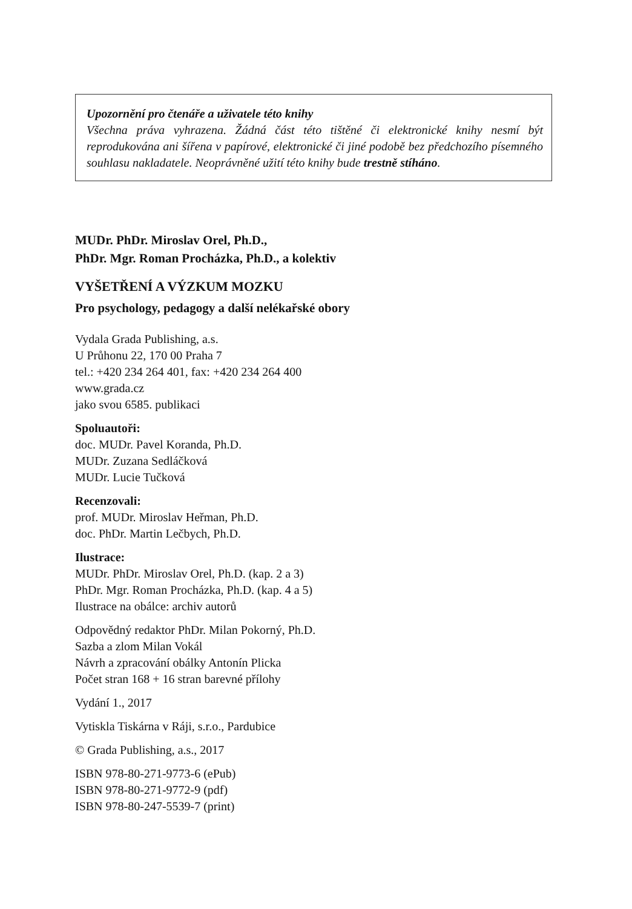Upozornění pro čtenáře a uživatele této knihy
Všechna práva vyhrazena. Žádná část této tištěné či elektronické knihy nesmí být reprodukována ani šířena v papírové, elektronické či jiné podobě bez předchozího písemného souhlasu nakladatele. Neoprávněné užití této knihy bude trestně stíháno.
MUDr. PhDr. Miroslav Orel, Ph.D.,
PhDr. Mgr. Roman Procházka, Ph.D., a kolektiv
VYŠETŘENÍ A VÝZKUM MOZKU
Pro psychology, pedagogy a další nelékařské obory
Vydala Grada Publishing, a.s.
U Průhonu 22, 170 00 Praha 7
tel.: +420 234 264 401, fax: +420 234 264 400
www.grada.cz
jako svou 6585. publikaci
Spoluautoři:
doc. MUDr. Pavel Koranda, Ph.D.
MUDr. Zuzana Sedláčková
MUDr. Lucie Tučková
Recenzovali:
prof. MUDr. Miroslav Heřman, Ph.D.
doc. PhDr. Martin Lečbych, Ph.D.
Ilustrace:
MUDr. PhDr. Miroslav Orel, Ph.D. (kap. 2 a 3)
PhDr. Mgr. Roman Procházka, Ph.D. (kap. 4 a 5)
Ilustrace na obálce: archiv autorů
Odpovědný redaktor PhDr. Milan Pokorný, Ph.D.
Sazba a zlom Milan Vokál
Návrh a zpracování obálky Antonín Plicka
Počet stran 168 + 16 stran barevné přílohy
Vydání 1., 2017
Vytiskla Tiskárna v Ráji, s.r.o., Pardubice
© Grada Publishing, a.s., 2017
ISBN 978-80-271-9773-6 (ePub)
ISBN 978-80-271-9772-9 (pdf)
ISBN 978-80-247-5539-7 (print)